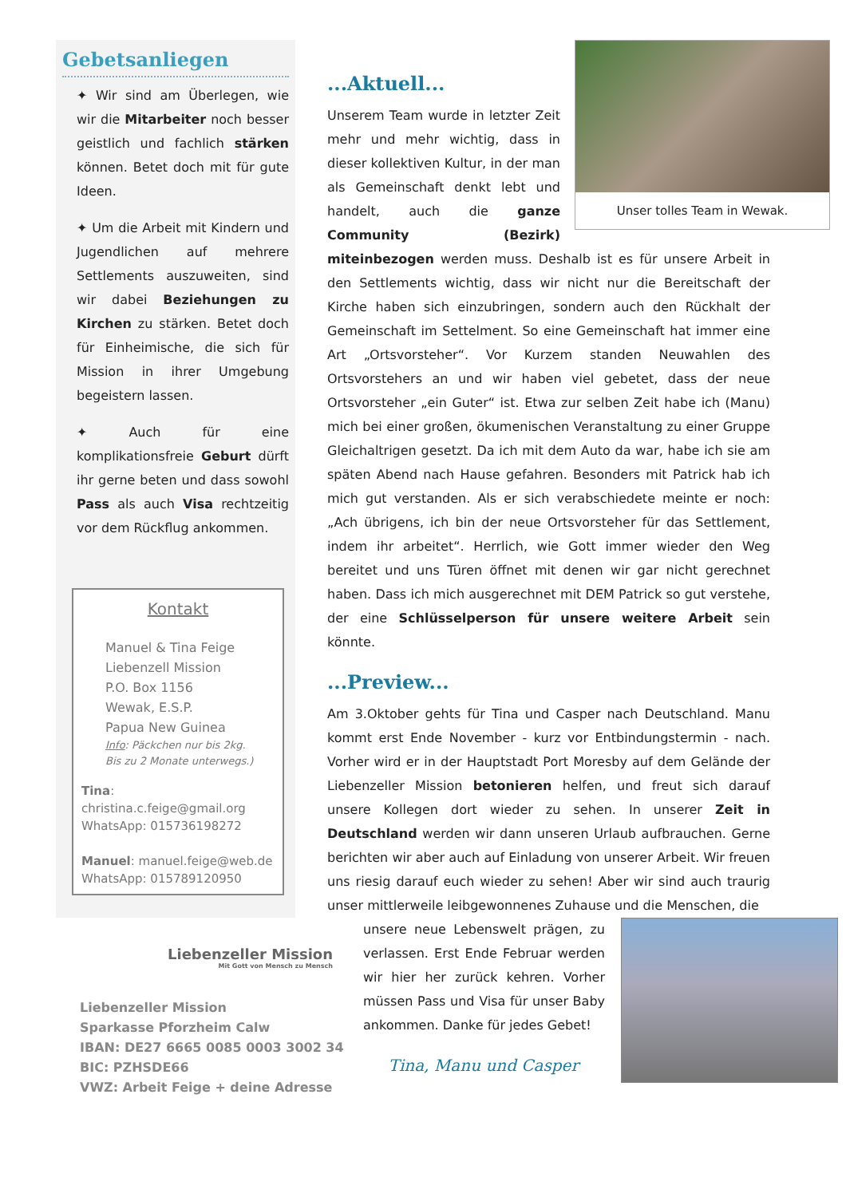Gebetsanliegen
✦ Wir sind am Überlegen, wie wir die Mitarbeiter noch besser geistlich und fachlich stärken können. Betet doch mit für gute Ideen.
✦ Um die Arbeit mit Kindern und Jugendlichen auf mehrere Settlements auszuweiten, sind wir dabei Beziehungen zu Kirchen zu stärken. Betet doch für Einheimische, die sich für Mission in ihrer Umgebung begeistern lassen.
✦ Auch für eine komplikationsfreie Geburt dürft ihr gerne beten und dass sowohl Pass als auch Visa rechtzeitig vor dem Rückflug ankommen.
Kontakt
Manuel & Tina Feige
Liebenzell Mission
P.O. Box 1156
Wewak, E.S.P.
Papua New Guinea
Info: Päckchen nur bis 2kg.
Bis zu 2 Monate unterwegs.)
Tina: christina.c.feige@gmail.org
WhatsApp: 015736198272
Manuel: manuel.feige@web.de
WhatsApp: 015789120950
Liebenzeller Mission
Mit Gott von Mensch zu Mensch
Liebenzeller Mission
Sparkasse Pforzheim Calw
IBAN: DE27 6665 0085 0003 3002 34
BIC: PZHSDE66
VWZ: Arbeit Feige + deine Adresse
Unser tolles Team in Wewak.
...Aktuell...
Unserem Team wurde in letzter Zeit mehr und mehr wichtig, dass in dieser kollektiven Kultur, in der man als Gemeinschaft denkt lebt und handelt, auch die ganze Community (Bezirk) miteinbezogen werden muss. Deshalb ist es für unsere Arbeit in den Settlements wichtig, dass wir nicht nur die Bereitschaft der Kirche haben sich einzubringen, sondern auch den Rückhalt der Gemeinschaft im Settelment. So eine Gemeinschaft hat immer eine Art „Ortsvorsteher“. Vor Kurzem standen Neuwahlen des Ortsvorstehers an und wir haben viel gebetet, dass der neue Ortsvorsteher „ein Guter“ ist. Etwa zur selben Zeit habe ich (Manu) mich bei einer großen, ökumenischen Veranstaltung zu einer Gruppe Gleichaltrigen gesetzt. Da ich mit dem Auto da war, habe ich sie am späten Abend nach Hause gefahren. Besonders mit Patrick hab ich mich gut verstanden. Als er sich verabschiedete meinte er noch: „Ach übrigens, ich bin der neue Ortsvorsteher für das Settlement, indem ihr arbeitet“. Herrlich, wie Gott immer wieder den Weg bereitet und uns Türen öffnet mit denen wir gar nicht gerechnet haben. Dass ich mich ausgerechnet mit DEM Patrick so gut verstehe, der eine Schlüsselperson für unsere weitere Arbeit sein könnte.
...Preview...
Am 3.Oktober gehts für Tina und Casper nach Deutschland. Manu kommt erst Ende November - kurz vor Entbindungstermin - nach. Vorher wird er in der Hauptstadt Port Moresby auf dem Gelände der Liebenzeller Mission betonieren helfen, und freut sich darauf unsere Kollegen dort wieder zu sehen. In unserer Zeit in Deutschland werden wir dann unseren Urlaub aufbrauchen. Gerne berichten wir aber auch auf Einladung von unserer Arbeit. Wir freuen uns riesig darauf euch wieder zu sehen! Aber wir sind auch traurig unser mittlerweile leibgewonnenes Zuhause und die Menschen, die
unsere neue Lebenswelt prägen, zu verlassen. Erst Ende Februar werden wir hier her zurück kehren. Vorher müssen Pass und Visa für unser Baby ankommen. Danke für jedes Gebet!
Tina, Manu und Casper